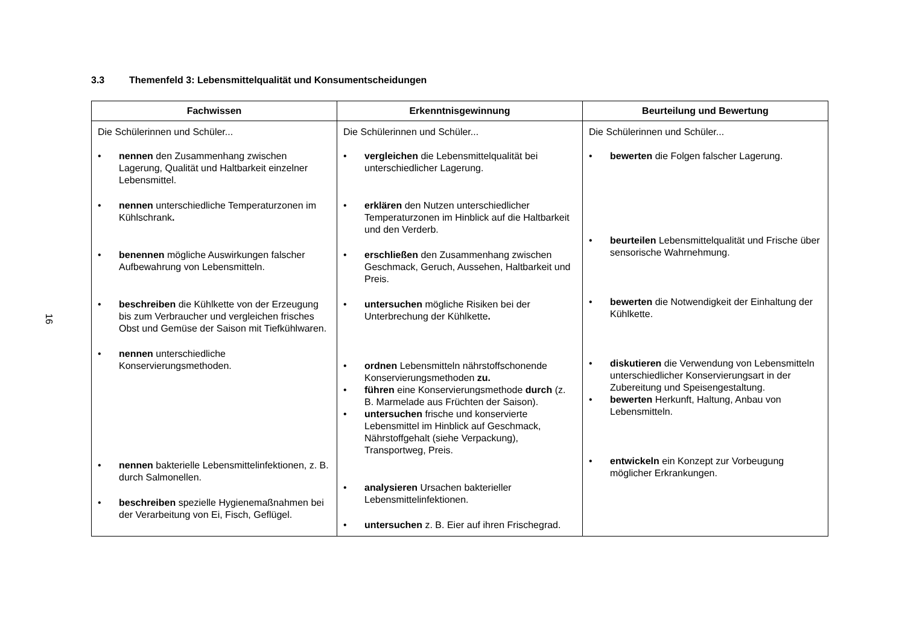16
3.3 Themenfeld 3: Lebensmittelqualität und Konsumentscheidungen
| Fachwissen | Erkenntnisgewinnung | Beurteilung und Bewertung |
| --- | --- | --- |
| Die Schülerinnen und Schüler... • nennen den Zusammenhang zwischen Lagerung, Qualität und Haltbarkeit einzelner Lebensmittel. • nennen unterschiedliche Temperaturzonen im Kühlschrank . • benennen mögliche Auswirkungen falscher Aufbewahrung von Lebensmitteln. • beschreiben die Kühlkette von der Erzeugung bis zum Verbraucher und vergleichen frisches Obst und Gemüse der Saison mit Tiefkühlwaren. • nennen unterschiedliche Konservierungsmethoden. • nennen bakterielle Lebensmittelinfektionen, z. B. durch Salmonellen. • beschreiben spezielle Hygienemaßnahmen bei der Verarbeitung von Ei, Fisch, Geflügel. | Die Schülerinnen und Schüler... • vergleichen die Lebensmittelqualität bei unterschiedlicher Lagerung. • erklären den Nutzen unterschiedlicher Temperaturzonen im Hinblick auf die Haltbarkeit und den Verderb. • erschließen den Zusammenhang zwischen Geschmack, Geruch, Aussehen, Haltbarkeit und Preis. • untersuchen mögliche Risiken bei der Unterbrechung der Kühlkette . • ordnen Lebensmitteln nährstoffschonende Konservierungsmethoden zu. • führen eine Konservierungsmethode durch (z. B. Marmelade aus Früchten der Saison). • untersuchen frische und konservierte Lebensmittel im Hinblick auf Geschmack, Nährstoffgehalt (siehe Verpackung), Transportweg, Preis. • analysieren Ursachen bakterieller Lebensmittelinfektionen. • untersuchen z. B. Eier auf ihren Frischegrad. | Die Schülerinnen und Schüler... • bewerten die Folgen falscher Lagerung. • beurteilen Lebensmittelqualität und Frische über sensorische Wahrnehmung. • bewerten die Notwendigkeit der Einhaltung der Kühlkette. • diskutieren die Verwendung von Lebensmitteln unterschiedlicher Konservierungsart in der Zubereitung und Speisengestaltung. • bewerten Herkunft, Haltung, Anbau von Lebensmitteln. • entwickeln ein Konzept zur Vorbeugung möglicher Erkrankungen. |